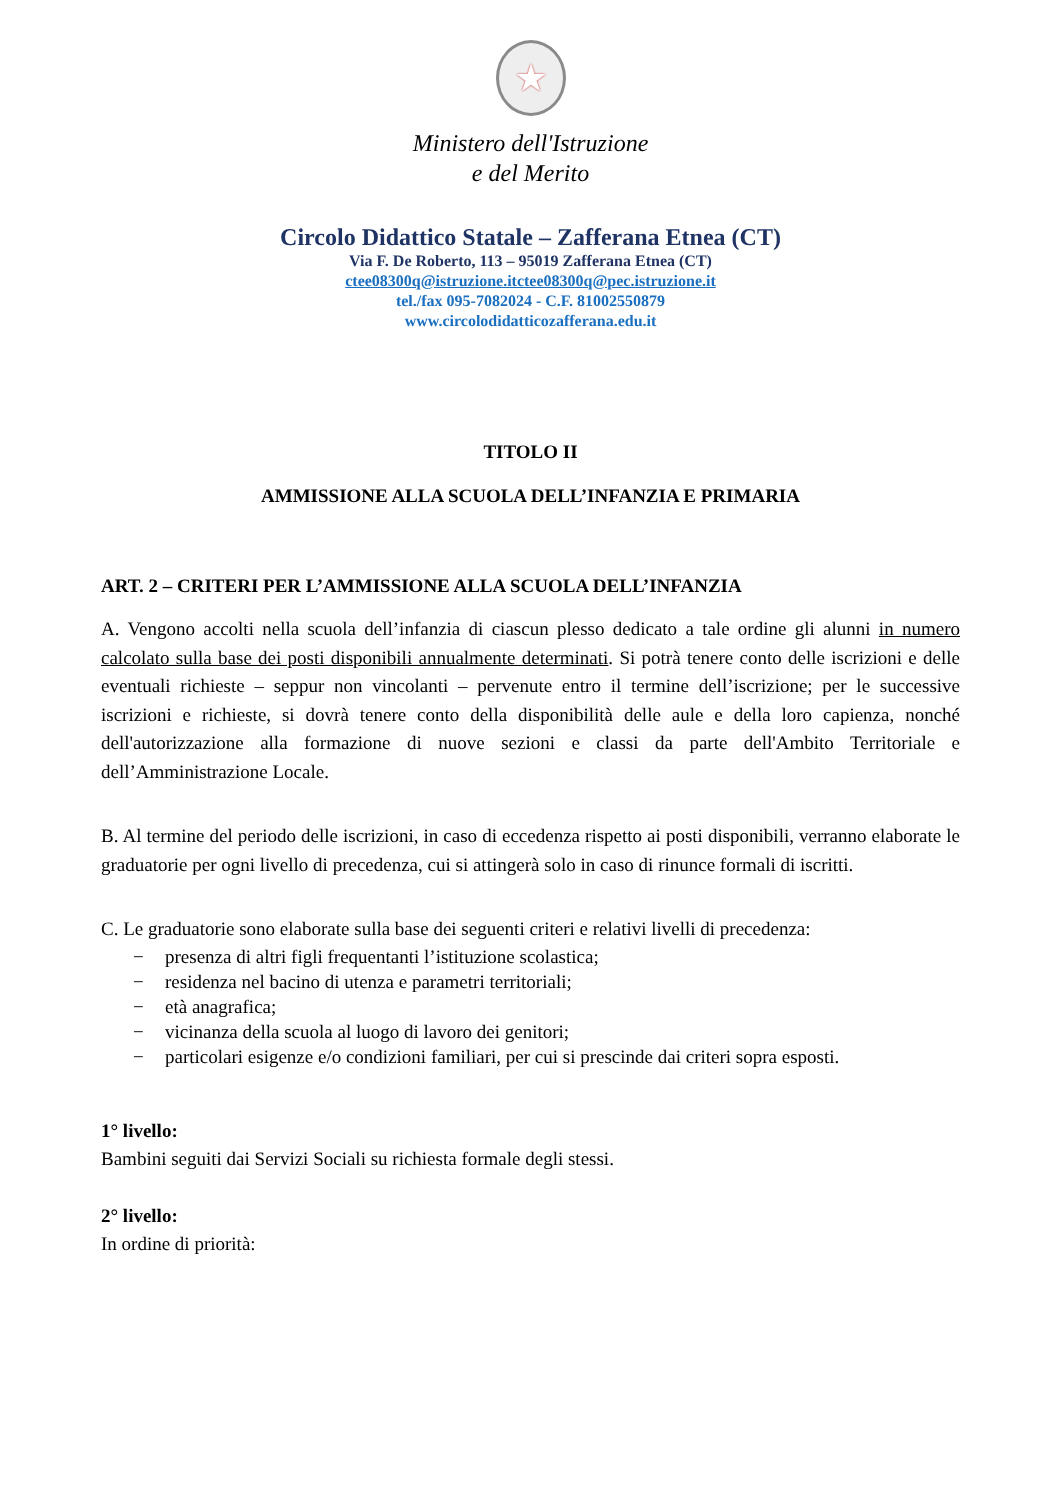★
Ministero dell'Istruzione
e del Merito
Circolo Didattico Statale – Zafferana Etnea (CT)
Via F. De Roberto, 113 – 95019 Zafferana Etnea (CT)
ctee08300q@istruzione.itctee08300q@pec.istruzione.it
tel./fax 095-7082024 - C.F. 81002550879
www.circolodidatticozafferana.edu.it
TITOLO II
AMMISSIONE ALLA SCUOLA DELL’INFANZIA E PRIMARIA
ART. 2 – CRITERI PER L’AMMISSIONE ALLA SCUOLA DELL’INFANZIA
A. Vengono accolti nella scuola dell’infanzia di ciascun plesso dedicato a tale ordine gli alunni in numero calcolato sulla base dei posti disponibili annualmente determinati. Si potrà tenere conto delle iscrizioni e delle eventuali richieste – seppur non vincolanti – pervenute entro il termine dell’iscrizione; per le successive iscrizioni e richieste, si dovrà tenere conto della disponibilità delle aule e della loro capienza, nonché dell'autorizzazione alla formazione di nuove sezioni e classi da parte dell'Ambito Territoriale e dell’Amministrazione Locale.
B. Al termine del periodo delle iscrizioni, in caso di eccedenza rispetto ai posti disponibili, verranno elaborate le graduatorie per ogni livello di precedenza, cui si attingerà solo in caso di rinunce formali di iscritti.
C. Le graduatorie sono elaborate sulla base dei seguenti criteri e relativi livelli di precedenza:
− presenza di altri figli frequentanti l’istituzione scolastica;
− residenza nel bacino di utenza e parametri territoriali;
− età anagrafica;
− vicinanza della scuola al luogo di lavoro dei genitori;
− particolari esigenze e/o condizioni familiari, per cui si prescinde dai criteri sopra esposti.
1° livello:
Bambini seguiti dai Servizi Sociali su richiesta formale degli stessi.
2° livello:
In ordine di priorità: